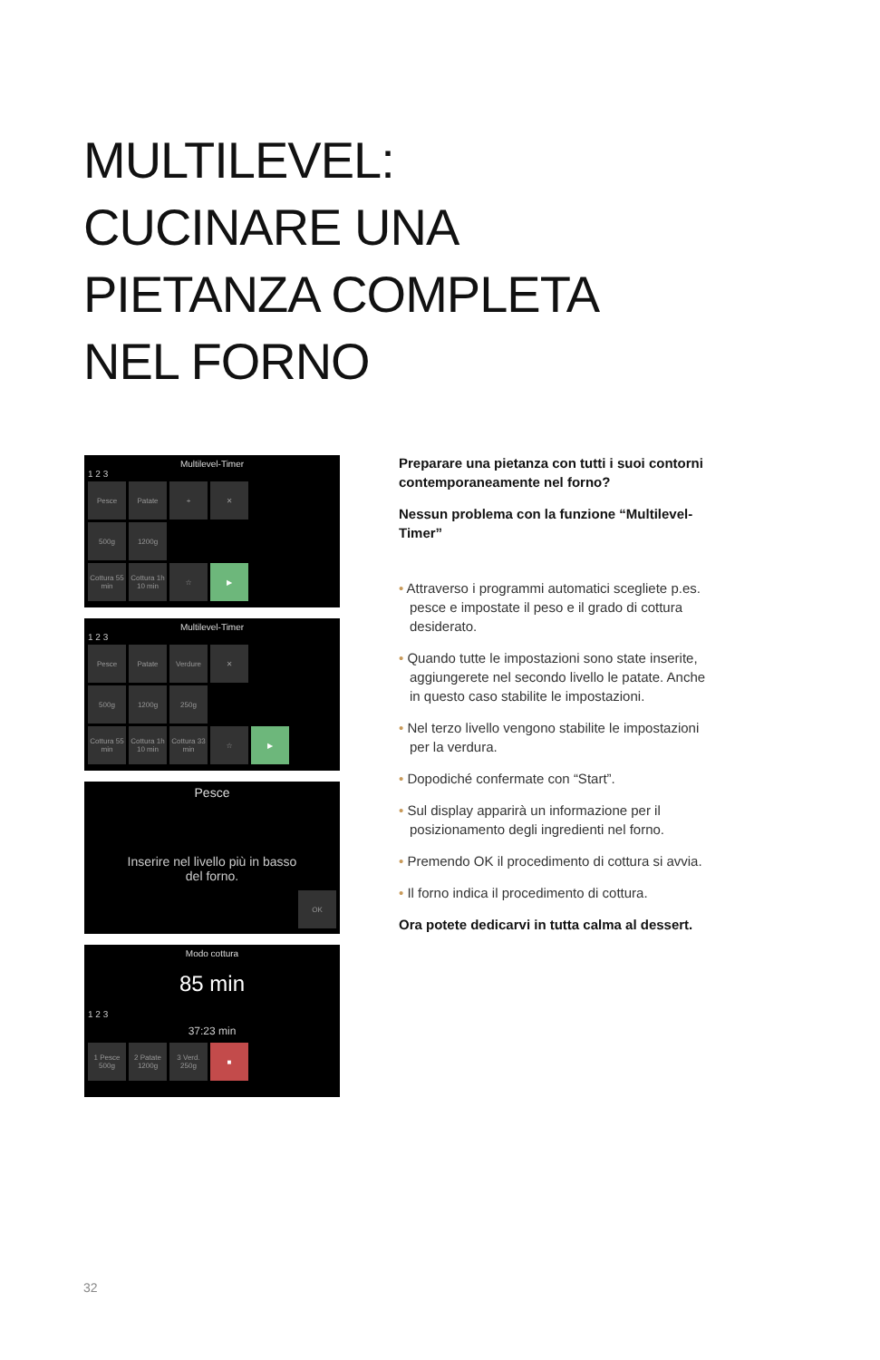MULTILEVEL:
CUCINARE UNA
PIETANZA COMPLETA
NEL FORNO
Multilevel-Timer
1 2 3
Pesce Patate + ✕
500g 1200g
Cottura 55 min
Cottura 1h 10 min
☆ ▶
Multilevel-Timer
1 2 3
Pesce Patate Verdure ✕
500g 1200g 250g
Cottura 55 min
Cottura 1h 10 min
Cottura 33 min
☆ ▶
Pesce
Inserire nel livello più in basso
del forno.
OK
Modo cottura
85 min
1 2 3
37:23 min
1 Pesce 500g
2 Patate 1200g
3 Verd. 250g
■
Preparare una pietanza con tutti i suoi contorni contemporaneamente nel forno?
Nessun problema con la funzione “Multilevel-Timer”
• Attraverso i programmi automatici scegliete p.es. pesce e impostate il peso e il grado di cottura desiderato.
• Quando tutte le impostazioni sono state inserite, aggiungerete nel secondo livello le patate. Anche in questo caso stabilite le impostazioni.
• Nel terzo livello vengono stabilite le impostazioni per la verdura.
• Dopodiché confermate con “Start”.
• Sul display apparirà un informazione per il posizionamento degli ingredienti nel forno.
• Premendo OK il procedimento di cottura si avvia.
• Il forno indica il procedimento di cottura.
Ora potete dedicarvi in tutta calma al dessert.
32